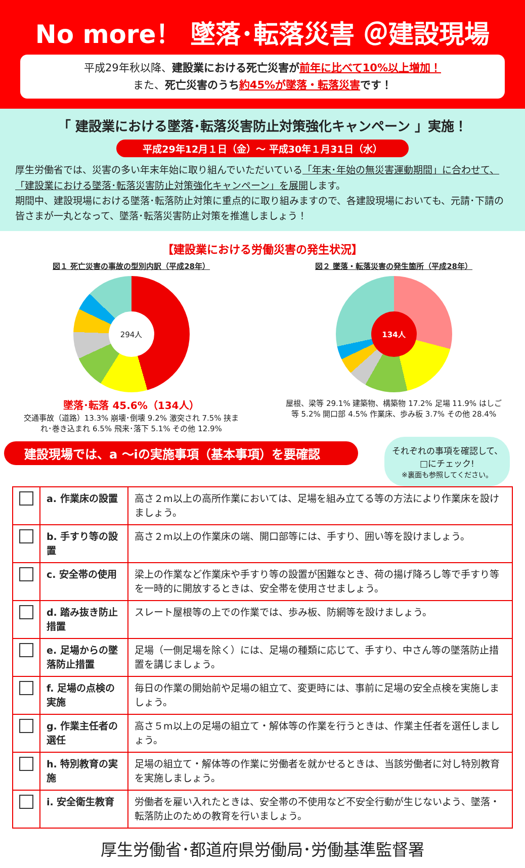No more！ 墜落･転落災害 ＠建設現場
平成29年秋以降、建設業における死亡災害が 前年に比べて10%以上増加！
また、死亡災害のうち 約45%が墜落・転落災害 です！
「 建設業における墜落･転落災害防止対策強化キャンペーン 」実施！
平成29年12月１日（金）～ 平成30年１月31日（水）
厚生労働省では、災害の多い年末年始に取り組んでいただいている「年末･年始の無災害運動期間」に合わせて、「建設業における墜落･転落災害防止対策強化キャンペーン」を展開します。
期間中、建設現場における墜落･転落防止対策に重点的に取り組みますので、各建設現場においても、元請･下請の皆さまが一丸となって、墜落･転落災害防止対策を推進しましょう！
【建設業における労働災害の発生状況】
図１ 死亡災害の事故の型別内訳（平成28年）
294人
墜落･転落 45.6%（134人）
交通事故（道路）13.3% 崩壊･倒壊 9.2% 激突され 7.5% 挟まれ･巻き込まれ 6.5% 飛来･落下 5.1% その他 12.9%
図２ 墜落・転落災害の発生箇所（平成28年）
134人
屋根、梁等 29.1% 建築物、構築物 17.2% 足場 11.9% はしご等 5.2% 開口部 4.5% 作業床、歩み板 3.7% その他 28.4%
建設現場では、a ～iの実施事項（基本事項）を要確認
それぞれの事項を確認して、□にチェック!
※裏面も参照してください。
| | a. 作業床の設置 | 高さ２m以上の高所作業においては、足場を組み立てる等の方法により作業床を設けましょう。 |
| | b. 手すり等の設置 | 高さ２m以上の作業床の端、開口部等には、手すり、囲い等を設けましょう。 |
| | c. 安全帯の使用 | 梁上の作業など作業床や手すり等の設置が困難なとき、荷の揚げ降ろし等で手すり等を一時的に開放するときは、安全帯を使用させましょう。 |
| | d. 踏み抜き防止措置 | スレート屋根等の上での作業では、歩み板、防網等を設けましょう。 |
| | e. 足場からの墜落防止措置 | 足場（一側足場を除く）には、足場の種類に応じて、手すり、中さん等の墜落防止措置を講じましょう。 |
| | f. 足場の点検の実施 | 毎日の作業の開始前や足場の組立て、変更時には、事前に足場の安全点検を実施しましょう。 |
| | g. 作業主任者の選任 | 高さ５m以上の足場の組立て・解体等の作業を行うときは、作業主任者を選任しましょう。 |
| | h. 特別教育の実施 | 足場の組立て・解体等の作業に労働者を就かせるときは、当該労働者に対し特別教育を実施しましょう。 |
| | i. 安全衛生教育 | 労働者を雇い入れたときは、安全帯の不使用など不安全行動が生じないよう、墜落・転落防止のための教育を行いましょう。 |
厚生労働省･都道府県労働局･労働基準監督署